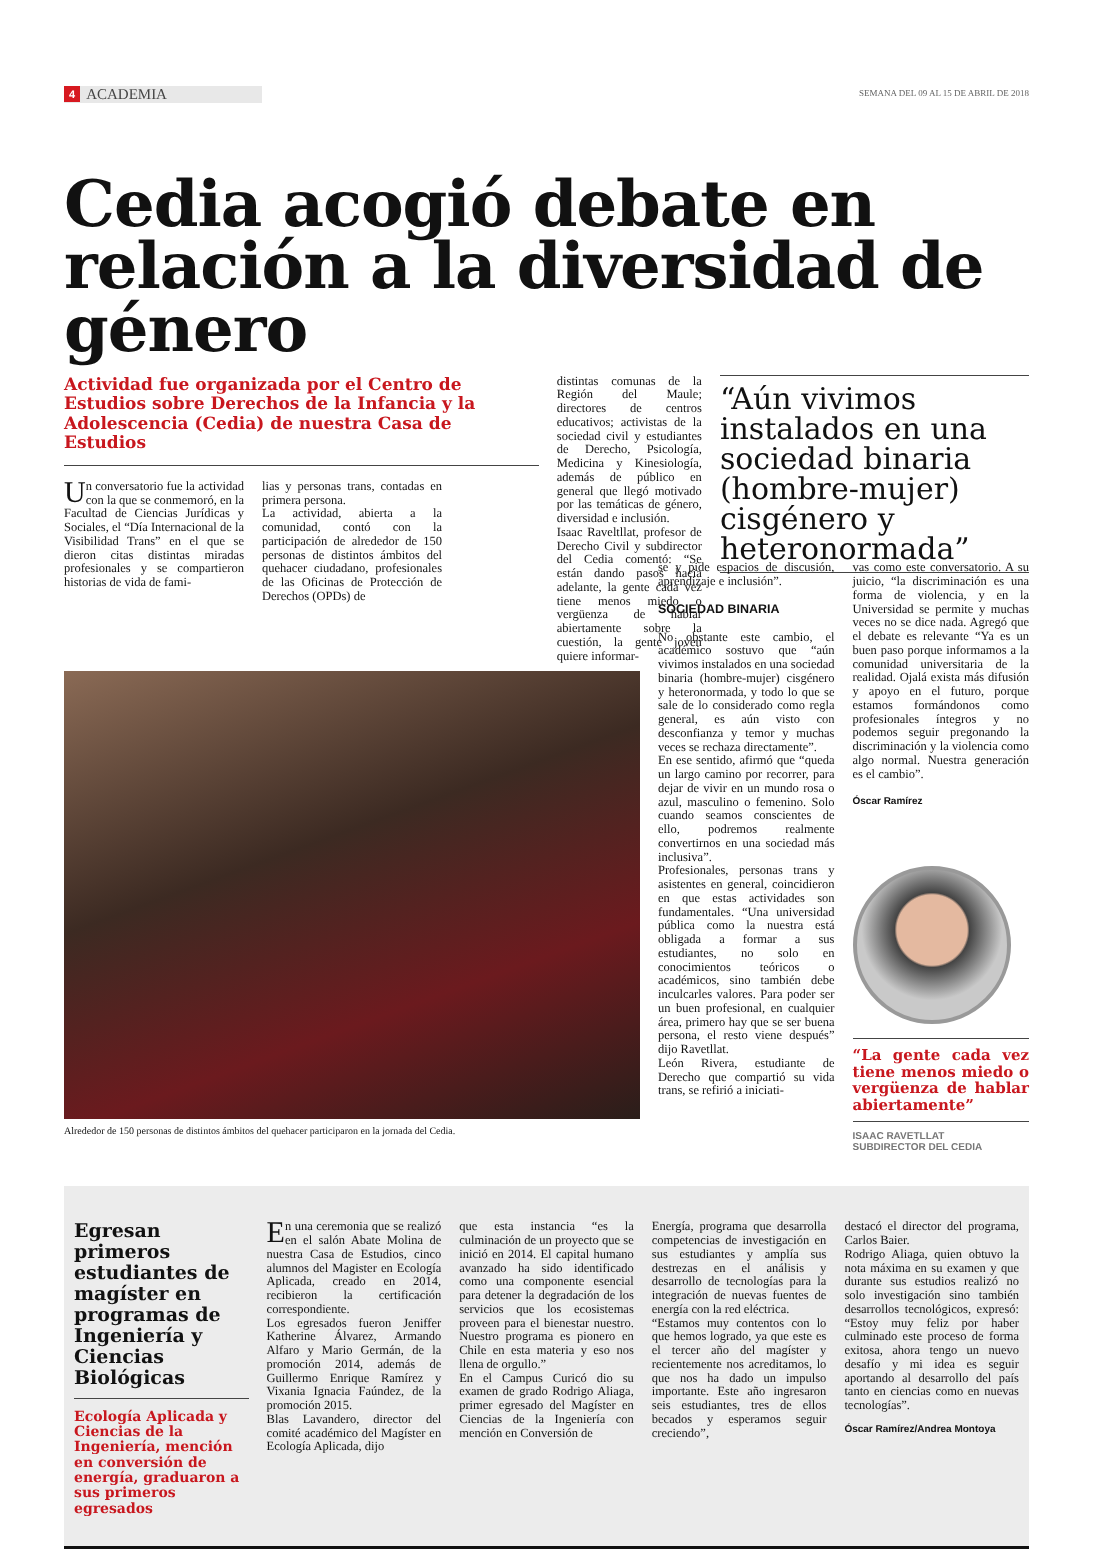4 ACADEMIA
SEMANA DEL 09 AL 15 DE ABRIL DE 2018
Cedia acogió debate en relación a la diversidad de género
Actividad fue organizada por el Centro de Estudios sobre Derechos de la Infancia y la Adolescencia (Cedia) de nuestra Casa de Estudios
Un conversatorio fue la actividad con la que se conmemoró, en la Facultad de Ciencias Jurídicas y Sociales, el “Día Internacional de la Visibilidad Trans” en el que se dieron citas distintas miradas profesionales y se compartieron historias de vida de fami-
lias y personas trans, contadas en primera persona.
La actividad, abierta a la comunidad, contó con la participación de alrededor de 150 personas de distintos ámbitos del quehacer ciudadano, profesionales de las Oficinas de Protección de Derechos (OPDs) de
distintas comunas de la Región del Maule; directores de centros educativos; activistas de la sociedad civil y estudiantes de Derecho, Psicología, Medicina y Kinesiología, además de público en general que llegó motivado por las temáticas de género, diversidad e inclusión.
Isaac Raveltllat, profesor de Derecho Civil y subdirector del Cedia comentó: “Se están dando pasos hacia adelante, la gente cada vez tiene menos miedo o vergüenza de hablar abiertamente sobre la cuestión, la gente joven quiere informar-
“Aún vivimos instalados en una sociedad binaria (hombre-mujer) cisgénero y heteronormada”
Alrededor de 150 personas de distintos ámbitos del quehacer participaron en la jornada del Cedia.
se y pide espacios de discusión, aprendizaje e inclusión”.
SOCIEDAD BINARIA
No obstante este cambio, el académico sostuvo que “aún vivimos instalados en una sociedad binaria (hombre-mujer) cisgénero y heteronormada, y todo lo que se sale de lo considerado como regla general, es aún visto con desconfianza y temor y muchas veces se rechaza directamente”.
En ese sentido, afirmó que “queda un largo camino por recorrer, para dejar de vivir en un mundo rosa o azul, masculino o femenino. Solo cuando seamos conscientes de ello, podremos realmente convertirnos en una sociedad más inclusiva”.
Profesionales, personas trans y asistentes en general, coincidieron en que estas actividades son fundamentales. “Una universidad pública como la nuestra está obligada a formar a sus estudiantes, no solo en conocimientos teóricos o académicos, sino también debe inculcarles valores. Para poder ser un buen profesional, en cualquier área, primero hay que se ser buena persona, el resto viene después” dijo Ravetllat.
León Rivera, estudiante de Derecho que compartió su vida trans, se refirió a iniciati-
vas como este conversatorio. A su juicio, “la discriminación es una forma de violencia, y en la Universidad se permite y muchas veces no se dice nada. Agregó que el debate es relevante “Ya es un buen paso porque informamos a la comunidad universitaria de la realidad. Ojalá exista más difusión y apoyo en el futuro, porque estamos formándonos como profesionales íntegros y no podemos seguir pregonando la discriminación y la violencia como algo normal. Nuestra generación es el cambio”.
Óscar Ramírez
“La gente cada vez tiene menos miedo o vergüenza de hablar abiertamente”
ISAAC RAVETLLAT
SUBDIRECTOR DEL CEDIA
Egresan primeros estudiantes de magíster en programas de Ingeniería y Ciencias Biológicas
Ecología Aplicada y Ciencias de la Ingeniería, mención en conversión de energía, graduaron a sus primeros egresados
En una ceremonia que se realizó en el salón Abate Molina de nuestra Casa de Estudios, cinco alumnos del Magister en Ecología Aplicada, creado en 2014, recibieron la certificación correspondiente.
Los egresados fueron Jeniffer Katherine Álvarez, Armando Alfaro y Mario Germán, de la promoción 2014, además de Guillermo Enrique Ramírez y Vixania Ignacia Faúndez, de la promoción 2015.
Blas Lavandero, director del comité académico del Magíster en Ecología Aplicada, dijo
que esta instancia “es la culminación de un proyecto que se inició en 2014. El capital humano avanzado ha sido identificado como una componente esencial para detener la degradación de los servicios que los ecosistemas proveen para el bienestar nuestro. Nuestro programa es pionero en Chile en esta materia y eso nos llena de orgullo.”
En el Campus Curicó dio su examen de grado Rodrigo Aliaga, primer egresado del Magíster en Ciencias de la Ingeniería con mención en Conversión de
Energía, programa que desarrolla competencias de investigación en sus estudiantes y amplía sus destrezas en el análisis y desarrollo de tecnologías para la integración de nuevas fuentes de energía con la red eléctrica.
“Estamos muy contentos con lo que hemos logrado, ya que este es el tercer año del magíster y recientemente nos acreditamos, lo que nos ha dado un impulso importante. Este año ingresaron seis estudiantes, tres de ellos becados y esperamos seguir creciendo”,
destacó el director del programa, Carlos Baier.
Rodrigo Aliaga, quien obtuvo la nota máxima en su examen y que durante sus estudios realizó no solo investigación sino también desarrollos tecnológicos, expresó: “Estoy muy feliz por haber culminado este proceso de forma exitosa, ahora tengo un nuevo desafío y mi idea es seguir aportando al desarrollo del país tanto en ciencias como en nuevas tecnologías”.
Óscar Ramírez/Andrea Montoya